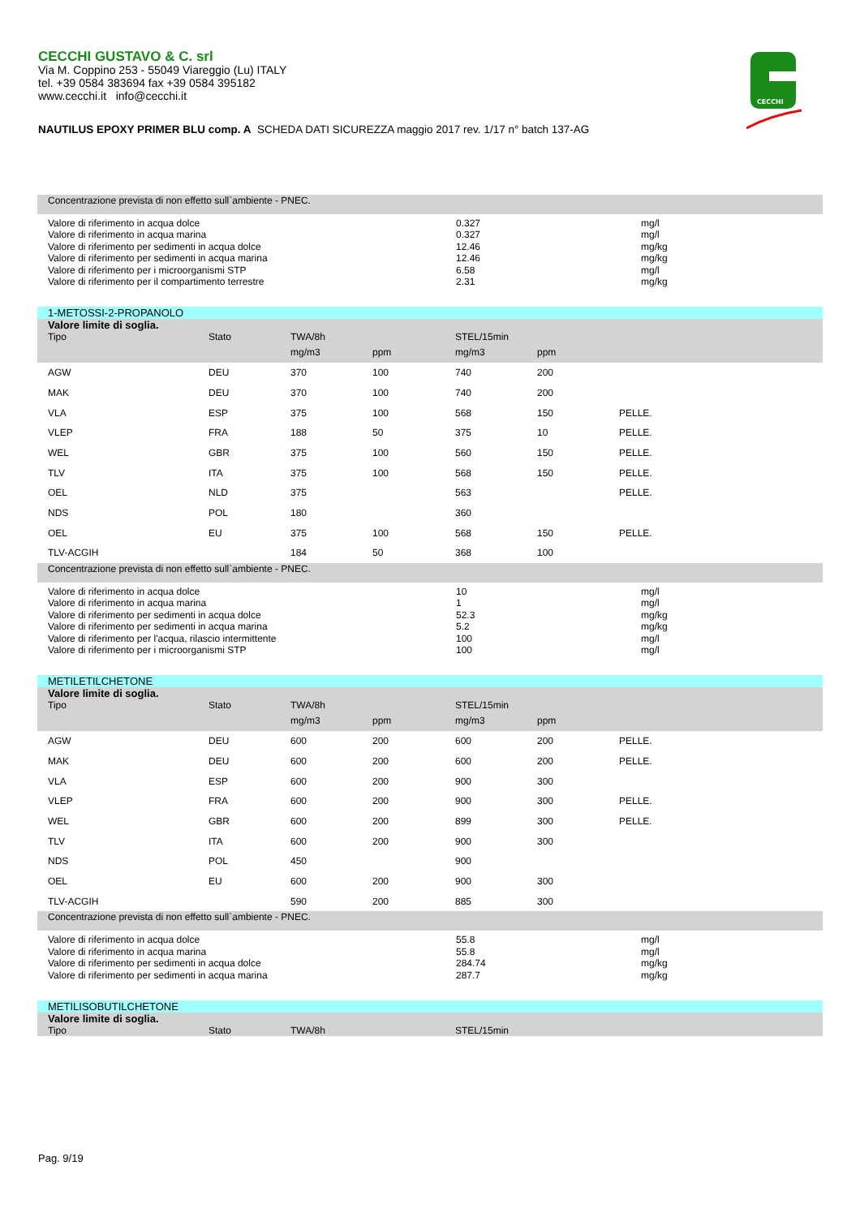CECCHI GUSTAVO & C. srl
Via M. Coppino 253 - 55049 Viareggio (Lu) ITALY
tel. +39 0584 383694 fax +39 0584 395182
www.cecchi.it info@cecchi.it
CECCHI
NAUTILUS EPOXY PRIMER BLU comp. A SCHEDA DATI SICUREZZA maggio 2017 rev. 1/17 n° batch 137-AG
| Concentrazione prevista di non effetto sull`ambiente - PNEC. | | |
| Valore di riferimento in acqua dolce Valore di riferimento in acqua marina Valore di riferimento per sedimenti in acqua dolce Valore di riferimento per sedimenti in acqua marina Valore di riferimento per i microorganismi STP Valore di riferimento per il compartimento terrestre | 0.327 0.327 12.46 12.46 6.58 2.31 | mg/l mg/l mg/kg mg/kg mg/l mg/kg |
| 1-METOSSI-2-PROPANOLO | | | | | | |
| Valore limite di soglia. | | | | | | |
| Tipo | Stato | TWA/8h | | STEL/15min | | |
| | | mg/m3 | ppm | mg/m3 | ppm | |
| AGW | DEU | 370 | 100 | 740 | 200 | |
| MAK | DEU | 370 | 100 | 740 | 200 | |
| VLA | ESP | 375 | 100 | 568 | 150 | PELLE. |
| VLEP | FRA | 188 | 50 | 375 | 10 | PELLE. |
| WEL | GBR | 375 | 100 | 560 | 150 | PELLE. |
| TLV | ITA | 375 | 100 | 568 | 150 | PELLE. |
| OEL | NLD | 375 | | 563 | | PELLE. |
| NDS | POL | 180 | | 360 | | |
| OEL | EU | 375 | 100 | 568 | 150 | PELLE. |
| TLV-ACGIH | | 184 | 50 | 368 | 100 | |
| Concentrazione prevista di non effetto sull`ambiente - PNEC. | | |
| Valore di riferimento in acqua dolce Valore di riferimento in acqua marina Valore di riferimento per sedimenti in acqua dolce Valore di riferimento per sedimenti in acqua marina Valore di riferimento per l'acqua, rilascio intermittente Valore di riferimento per i microorganismi STP | 10 1 52.3 5.2 100 100 | mg/l mg/l mg/kg mg/kg mg/l mg/l |
| METILETILCHETONE | | | | | | |
| Valore limite di soglia. | | | | | | |
| Tipo | Stato | TWA/8h | | STEL/15min | | |
| | | mg/m3 | ppm | mg/m3 | ppm | |
| AGW | DEU | 600 | 200 | 600 | 200 | PELLE. |
| MAK | DEU | 600 | 200 | 600 | 200 | PELLE. |
| VLA | ESP | 600 | 200 | 900 | 300 | |
| VLEP | FRA | 600 | 200 | 900 | 300 | PELLE. |
| WEL | GBR | 600 | 200 | 899 | 300 | PELLE. |
| TLV | ITA | 600 | 200 | 900 | 300 | |
| NDS | POL | 450 | | 900 | | |
| OEL | EU | 600 | 200 | 900 | 300 | |
| TLV-ACGIH | | 590 | 200 | 885 | 300 | |
| Concentrazione prevista di non effetto sull`ambiente - PNEC. | | |
| Valore di riferimento in acqua dolce Valore di riferimento in acqua marina Valore di riferimento per sedimenti in acqua dolce Valore di riferimento per sedimenti in acqua marina | 55.8 55.8 284.74 287.7 | mg/l mg/l mg/kg mg/kg |
| METILISOBUTILCHETONE | | | | | | |
| Valore limite di soglia. | | | | | | |
| Tipo | Stato | TWA/8h | | STEL/15min | | |
Pag. 9/19